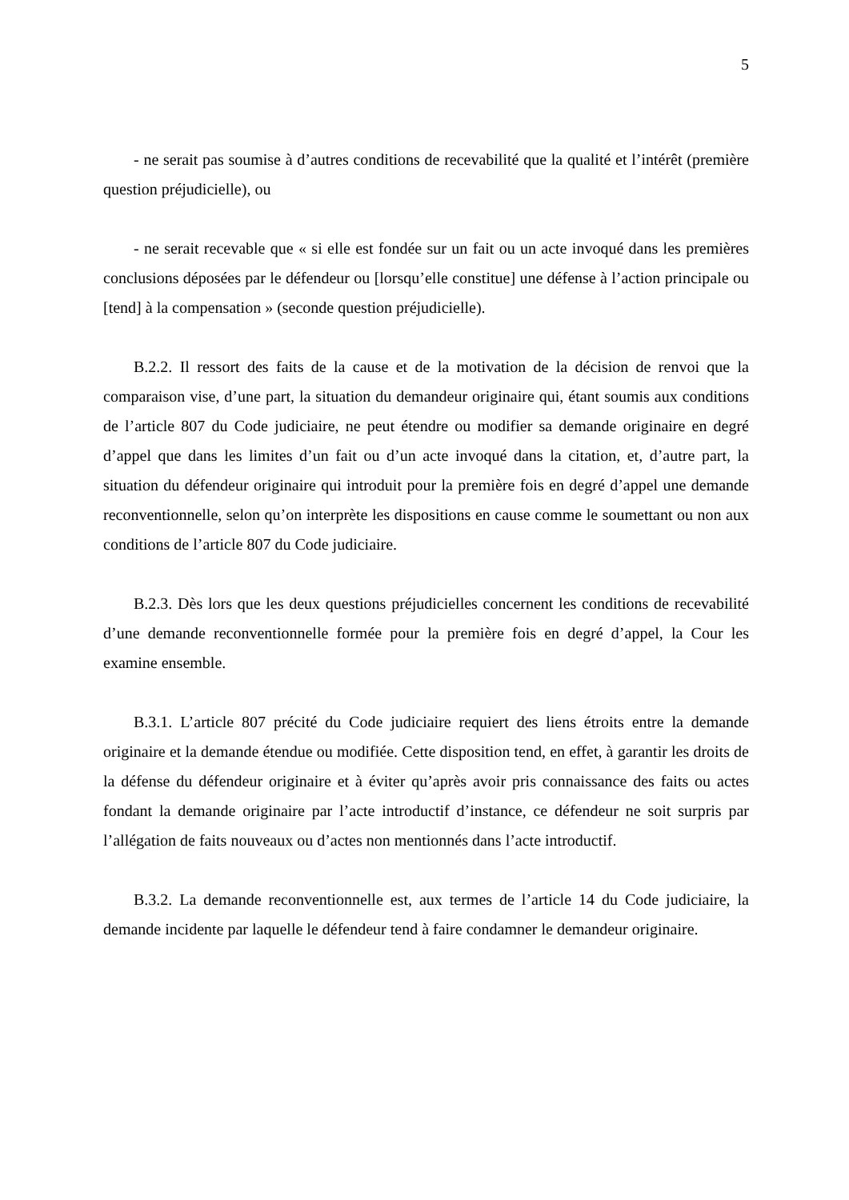5
- ne serait pas soumise à d’autres conditions de recevabilité que la qualité et l’intérêt (première question préjudicielle), ou
- ne serait recevable que « si elle est fondée sur un fait ou un acte invoqué dans les premières conclusions déposées par le défendeur ou [lorsqu’elle constitue] une défense à l’action principale ou [tend] à la compensation » (seconde question préjudicielle).
B.2.2. Il ressort des faits de la cause et de la motivation de la décision de renvoi que la comparaison vise, d’une part, la situation du demandeur originaire qui, étant soumis aux conditions de l’article 807 du Code judiciaire, ne peut étendre ou modifier sa demande originaire en degré d’appel que dans les limites d’un fait ou d’un acte invoqué dans la citation, et, d’autre part, la situation du défendeur originaire qui introduit pour la première fois en degré d’appel une demande reconventionnelle, selon qu’on interprète les dispositions en cause comme le soumettant ou non aux conditions de l’article 807 du Code judiciaire.
B.2.3. Dès lors que les deux questions préjudicielles concernent les conditions de recevabilité d’une demande reconventionnelle formée pour la première fois en degré d’appel, la Cour les examine ensemble.
B.3.1. L’article 807 précité du Code judiciaire requiert des liens étroits entre la demande originaire et la demande étendue ou modifiée. Cette disposition tend, en effet, à garantir les droits de la défense du défendeur originaire et à éviter qu’après avoir pris connaissance des faits ou actes fondant la demande originaire par l’acte introductif d’instance, ce défendeur ne soit surpris par l’allégation de faits nouveaux ou d’actes non mentionnés dans l’acte introductif.
B.3.2. La demande reconventionnelle est, aux termes de l’article 14 du Code judiciaire, la demande incidente par laquelle le défendeur tend à faire condamner le demandeur originaire.